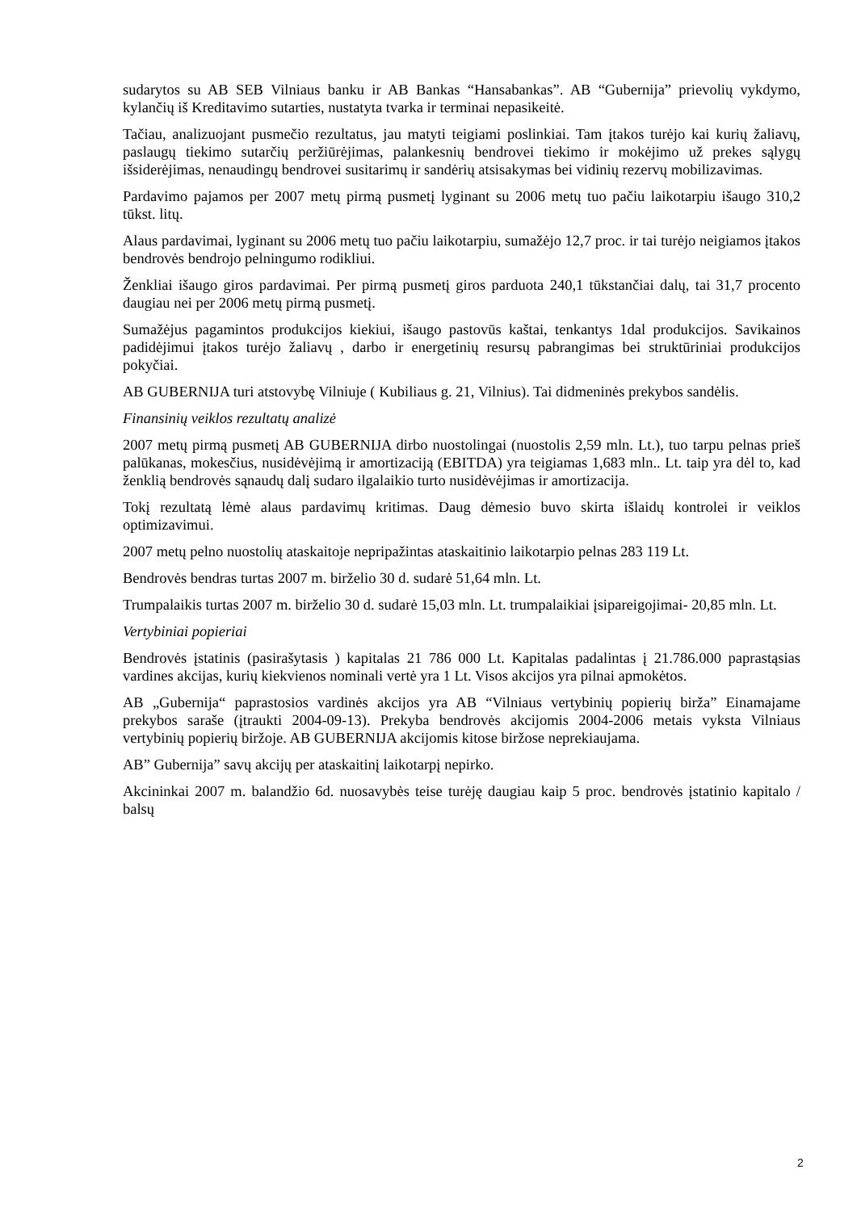sudarytos su AB SEB Vilniaus banku ir AB Bankas “Hansabankas”. AB “Gubernija” prievolių vykdymo, kylančių iš Kreditavimo sutarties, nustatyta tvarka ir terminai nepasikeitė.
Tačiau, analizuojant pusmečio rezultatus, jau matyti teigiami poslinkiai. Tam įtakos turėjo kai kurių žaliavų, paslaugų tiekimo sutarčių peržiūrėjimas, palankesnių bendrovei tiekimo ir mokėjimo už prekes sąlygų išsiderėjimas, nenaudingų bendrovei susitarimų ir sandėrių atsisakymas bei vidinių rezervų mobilizavimas.
Pardavimo pajamos per 2007 metų pirmą pusmetį lyginant su 2006 metų tuo pačiu laikotarpiu išaugo 310,2 tūkst. litų.
Alaus pardavimai, lyginant su 2006 metų tuo pačiu laikotarpiu, sumažėjo 12,7 proc. ir tai turėjo neigiamos įtakos bendrovės bendrojo pelningumo rodikliui.
Ženkliai išaugo giros pardavimai. Per pirmą pusmetį giros parduota 240,1 tūkstančiai dalų, tai 31,7 procento daugiau nei per 2006 metų pirmą pusmetį.
Sumažėjus pagamintos produkcijos kiekiui, išaugo pastovūs kaštai, tenkantys 1dal produkcijos. Savikainos padidėjimui įtakos turėjo žaliavų , darbo ir energetinių resursų pabrangimas bei struktūriniai produkcijos pokyčiai.
AB GUBERNIJA turi atstovybę Vilniuje ( Kubiliaus g. 21, Vilnius). Tai didmeninės prekybos sandėlis.
Finansinių veiklos rezultatų analizė
2007 metų pirmą pusmetį AB GUBERNIJA dirbo nuostolingai (nuostolis 2,59 mln. Lt.), tuo tarpu pelnas prieš palūkanas, mokesčius, nusidėvėjimą ir amortizaciją (EBITDA) yra teigiamas 1,683 mln.. Lt. taip yra dėl to, kad ženklią bendrovės sąnaudų dalį sudaro ilgalaikio turto nusidėvėjimas ir amortizacija.
Tokį rezultatą lėmė alaus pardavimų kritimas. Daug dėmesio buvo skirta išlaidų kontrolei ir veiklos optimizavimui.
2007 metų pelno nuostolių ataskaitoje nepripažintas ataskaitinio laikotarpio pelnas 283 119 Lt.
Bendrovės bendras turtas 2007 m. birželio 30 d. sudarė 51,64 mln. Lt.
Trumpalaikis turtas 2007 m. birželio 30 d. sudarė 15,03 mln. Lt. trumpalaikiai įsipareigojimai- 20,85 mln. Lt.
Vertybiniai popieriai
Bendrovės įstatinis (pasirašytasis ) kapitalas 21 786 000 Lt. Kapitalas padalintas į 21.786.000 paprastąsias vardines akcijas, kurių kiekvienos nominali vertė yra 1 Lt. Visos akcijos yra pilnai apmokėtos.
AB „Gubernija“ paprastosios vardinės akcijos yra AB “Vilniaus vertybinių popierių birža” Einamajame prekybos saraše (įtraukti 2004-09-13). Prekyba bendrovės akcijomis 2004-2006 metais vyksta Vilniaus vertybinių popierių biržoje. AB GUBERNIJA akcijomis kitose biržose neprekiaujama.
AB” Gubernija” savų akcijų per ataskaitinį laikotarpį nepirko.
Akcininkai 2007 m. balandžio 6d. nuosavybės teise turėję daugiau kaip 5 proc. bendrovės įstatinio kapitalo / balsų
2